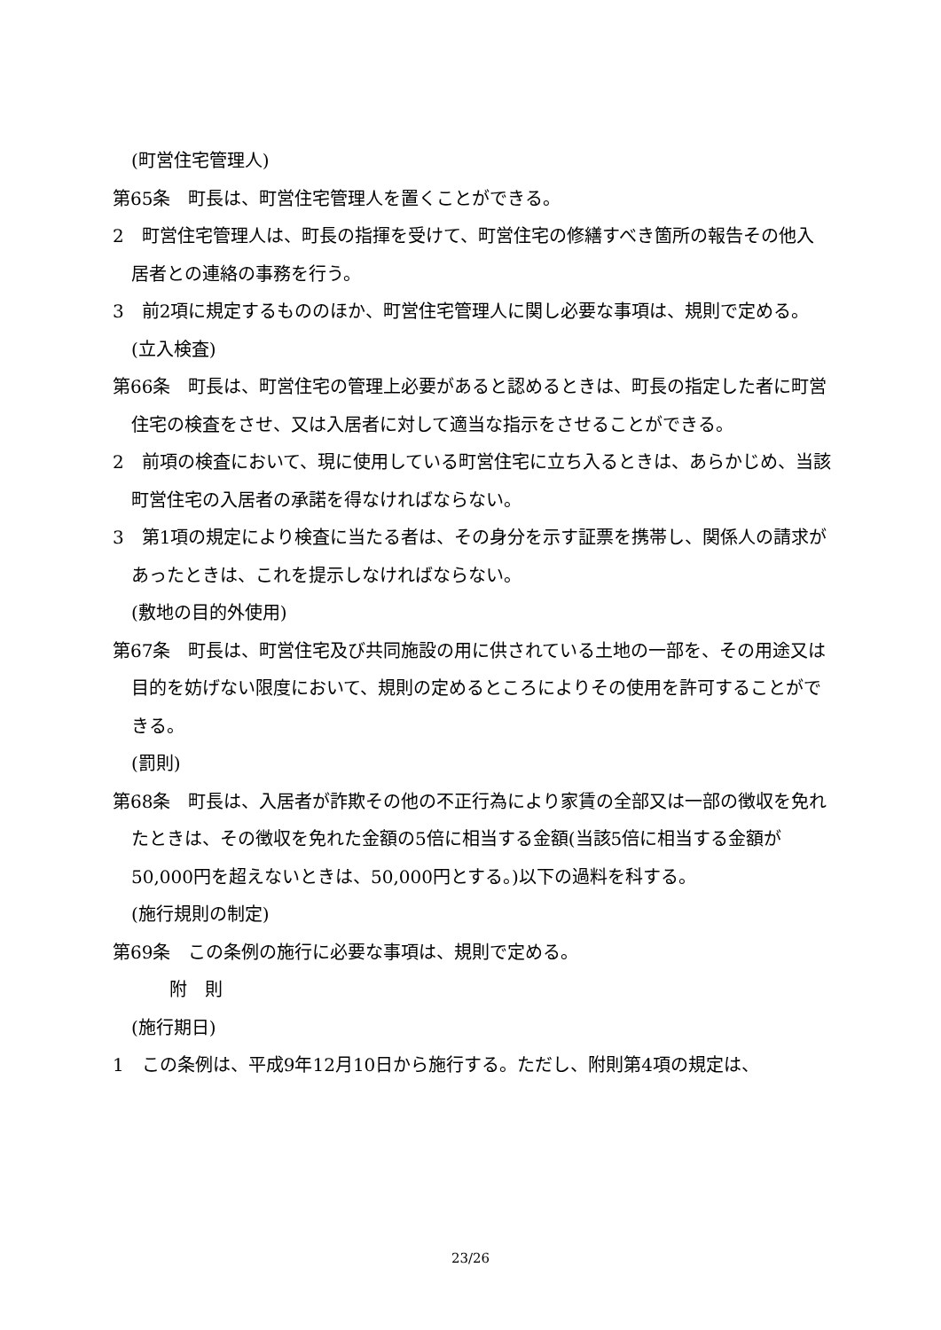(町営住宅管理人)
第65条　町長は、町営住宅管理人を置くことができる。
2　町営住宅管理人は、町長の指揮を受けて、町営住宅の修繕すべき箇所の報告その他入居者との連絡の事務を行う。
3　前2項に規定するもののほか、町営住宅管理人に関し必要な事項は、規則で定める。
(立入検査)
第66条　町長は、町営住宅の管理上必要があると認めるときは、町長の指定した者に町営住宅の検査をさせ、又は入居者に対して適当な指示をさせることができる。
2　前項の検査において、現に使用している町営住宅に立ち入るときは、あらかじめ、当該町営住宅の入居者の承諾を得なければならない。
3　第1項の規定により検査に当たる者は、その身分を示す証票を携帯し、関係人の請求があったときは、これを提示しなければならない。
(敷地の目的外使用)
第67条　町長は、町営住宅及び共同施設の用に供されている土地の一部を、その用途又は目的を妨げない限度において、規則の定めるところによりその使用を許可することができる。
(罰則)
第68条　町長は、入居者が詐欺その他の不正行為により家賃の全部又は一部の徴収を免れたときは、その徴収を免れた金額の5倍に相当する金額(当該5倍に相当する金額が50,000円を超えないときは、50,000円とする。)以下の過料を科する。
(施行規則の制定)
第69条　この条例の施行に必要な事項は、規則で定める。
附　則
(施行期日)
1　この条例は、平成9年12月10日から施行する。ただし、附則第4項の規定は、
23/26